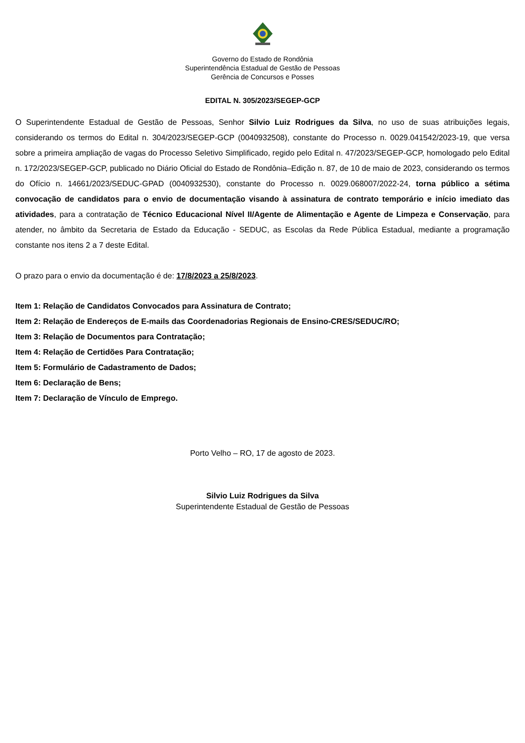Governo do Estado de Rondônia
Superintendência Estadual de Gestão de Pessoas
Gerência de Concursos e Posses
EDITAL N. 305/2023/SEGEP-GCP
O Superintendente Estadual de Gestão de Pessoas, Senhor Silvio Luiz Rodrigues da Silva, no uso de suas atribuições legais, considerando os termos do Edital n. 304/2023/SEGEP-GCP (0040932508), constante do Processo n. 0029.041542/2023-19, que versa sobre a primeira ampliação de vagas do Processo Seletivo Simplificado, regido pelo Edital n. 47/2023/SEGEP-GCP, homologado pelo Edital n. 172/2023/SEGEP-GCP, publicado no Diário Oficial do Estado de Rondônia–Edição n. 87, de 10 de maio de 2023, considerando os termos do Ofício n. 14661/2023/SEDUC-GPAD (0040932530), constante do Processo n. 0029.068007/2022-24, torna público a sétima convocação de candidatos para o envio de documentação visando à assinatura de contrato temporário e início imediato das atividades, para a contratação de Técnico Educacional Nível II/Agente de Alimentação e Agente de Limpeza e Conservação, para atender, no âmbito da Secretaria de Estado da Educação - SEDUC, as Escolas da Rede Pública Estadual, mediante a programação constante nos itens 2 a 7 deste Edital.
O prazo para o envio da documentação é de: 17/8/2023 a 25/8/2023.
Item 1: Relação de Candidatos Convocados para Assinatura de Contrato;
Item 2: Relação de Endereços de E-mails das Coordenadorias Regionais de Ensino-CRES/SEDUC/RO;
Item 3: Relação de Documentos para Contratação;
Item 4: Relação de Certidões Para Contratação;
Item 5: Formulário de Cadastramento de Dados;
Item 6: Declaração de Bens;
Item 7: Declaração de Vínculo de Emprego.
Porto Velho – RO, 17 de agosto de 2023.
Silvio Luiz Rodrigues da Silva
Superintendente Estadual de Gestão de Pessoas